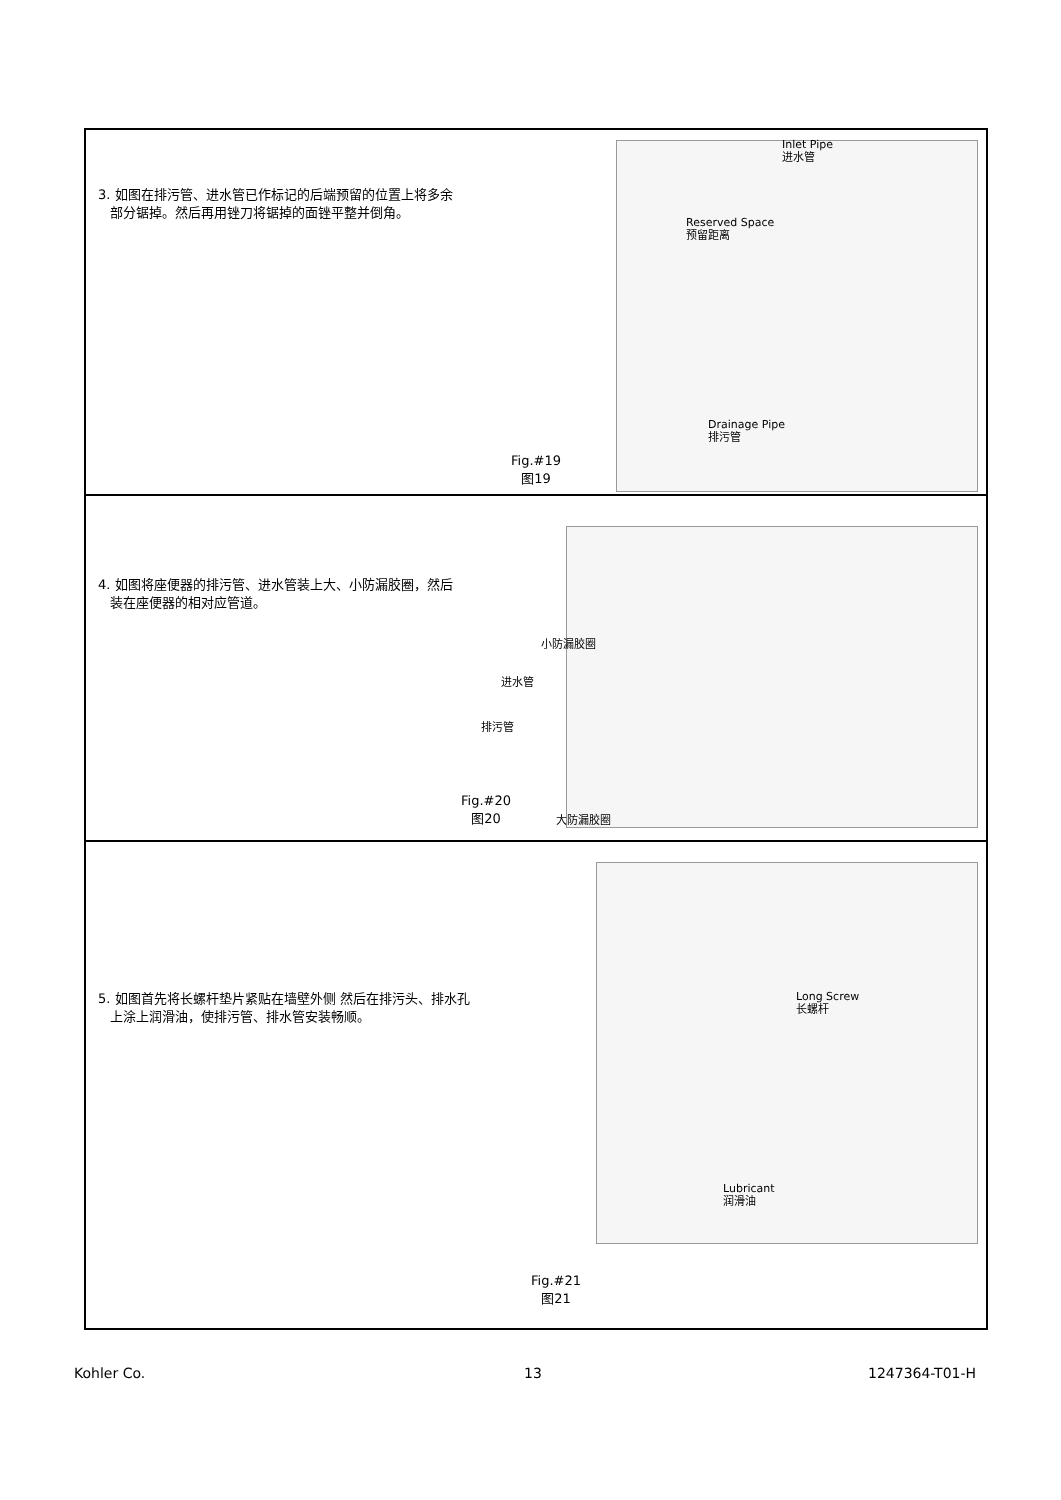3. 如图在排污管、进水管已作标记的后端预留的位置上将多余
部分锯掉。然后再用锉刀将锯掉的面锉平整并倒角。
Inlet Pipe
进水管
Reserved Space
预留距离
Drainage Pipe
排污管
Fig.#19
图19
4. 如图将座便器的排污管、进水管装上大、小防漏胶圈，然后
装在座便器的相对应管道。
小防漏胶圈
进水管
排污管
Fig.#20
图20
大防漏胶圈
5. 如图首先将长螺杆垫片紧贴在墙壁外侧 然后在排污头、排水孔
上涂上润滑油，使排污管、排水管安装畅顺。
Long Screw
长螺杆
Lubricant
润滑油
Fig.#21
图21
Kohler Co. 13 1247364-T01-H